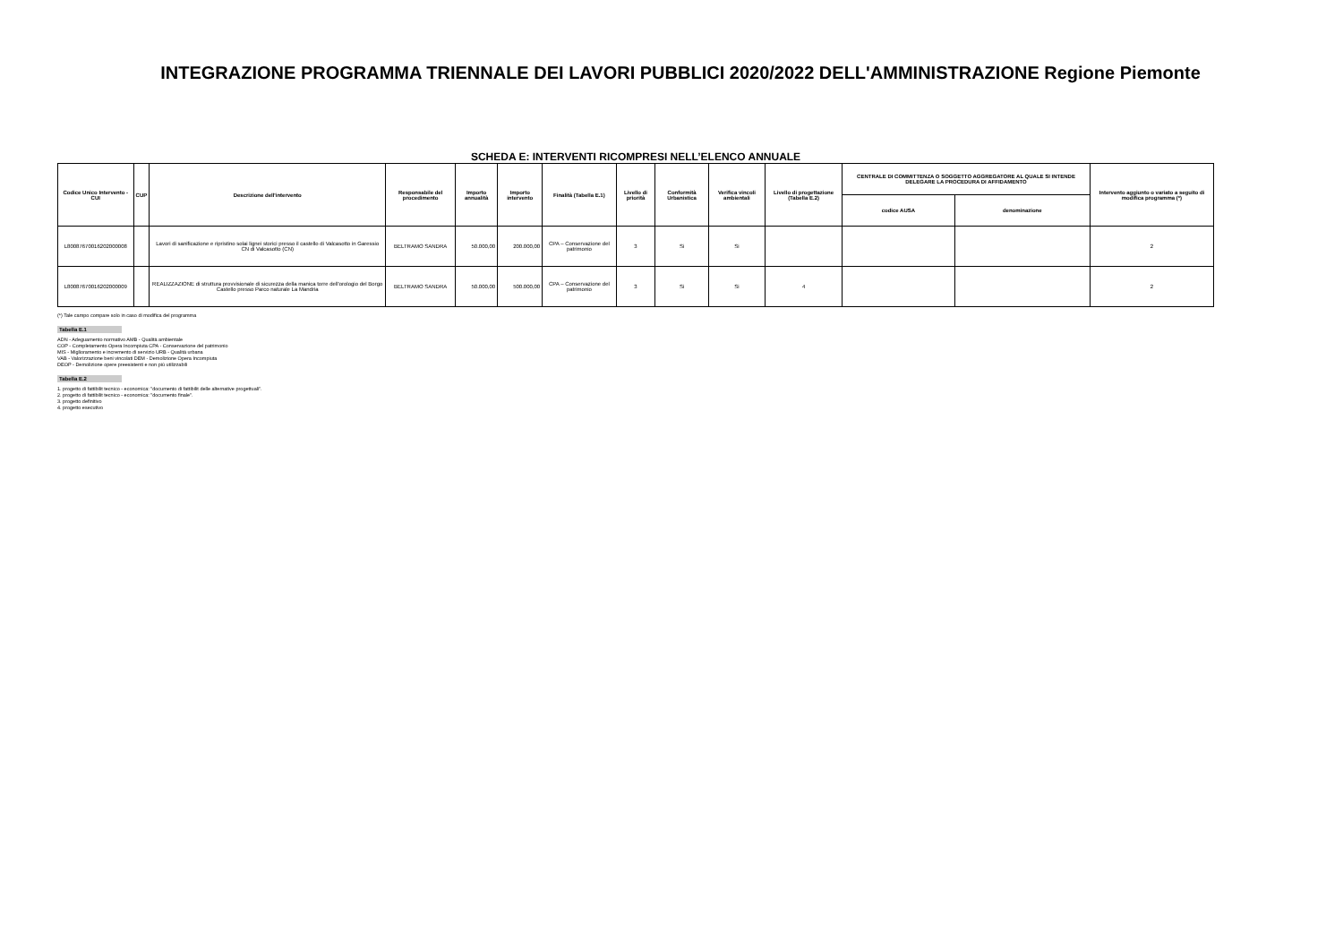INTEGRAZIONE PROGRAMMA TRIENNALE DEI LAVORI PUBBLICI 2020/2022 DELL'AMMINISTRAZIONE Regione Piemonte
SCHEDA E: INTERVENTI RICOMPRESI NELL’ELENCO ANNUALE
| Codice Unico Intervento - CUI | CUP | Descrizione dell'intervento | Responsabile del procedimento | Importo annualità | Importo intervento | Finalità (Tabella E.1) | Livello di priorità | Conformità Urbanistica | Verifica vincoli ambientali | Livello di progettazione (Tabella E.2) | CENTRALE DI COMMITTENZA O SOGGETTO AGGREGATORE AL QUALE SI INTENDE DELEGARE LA PROCEDURA DI AFFIDAMENTO | | Intervento aggiunto o variato a seguito di modifica programma (*) |
| --- | --- | --- | --- | --- | --- | --- | --- | --- | --- | --- | --- | --- | --- |
| | | | | | | | | | | | codice AUSA | denominazione | |
| L80087670016202000008 | | Lavori di sanificazione e ripristino solai lignei storici presso il castello di Valcasotto in Garessio CN di Valcasotto (CN) | BELTRAMO SANDRA | 50.000,00 | 200.000,00 | CPA – Conservazione del patrimonio | 3 | Si | Si | | | | 2 |
| L80087670016202000009 | | REALIZZAZIONE di struttura provvisionale di sicurezza della manica torre dell'orologio del Borgo Castello presso Parco naturale La Mandria | BELTRAMO SANDRA | 50.000,00 | 500.000,00 | CPA – Conservazione del patrimonio | 3 | Si | Si | 4 | | | 2 |
(*) Tale campo compare solo in caso di modifica del programma
Tabella E.1
ADN - Adeguamento normativo AMB - Qualità ambientale
COP - Completamento Opera Incompiuta CPA - Conservazione del patrimonio
MIS - Miglioramento e incremento di servizio URB - Qualità urbana
VAB - Valorizzazione beni vincolati DEM - Demolizione Opera Incompiuta
DEOP - Demolizione opere preesistenti e non più utilizzabili
Tabella E.2
1. progetto di fattibilit tecnico - economica: "documento di fattibilit delle alternative progettuali".
2. progetto di fattibilit tecnico - economica: "documento finale".
3. progetto definitivo
4. progetto esecutivo